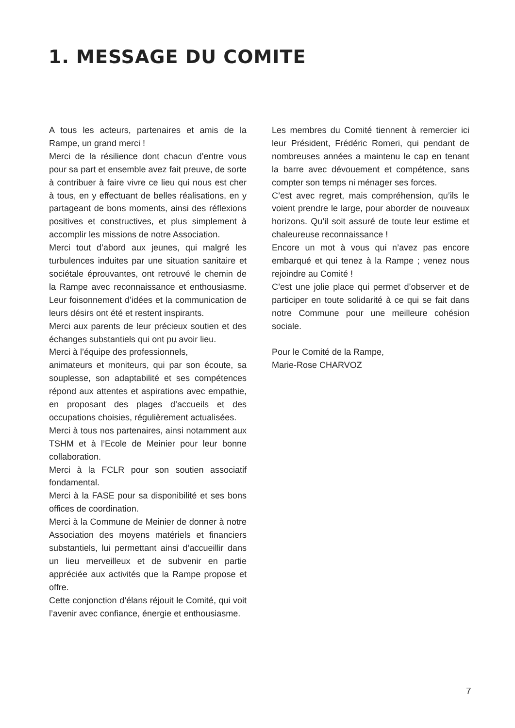1. MESSAGE DU COMITE
A tous les acteurs, partenaires et amis de la Rampe, un grand merci !
Merci de la résilience dont chacun d’entre vous pour sa part et ensemble avez fait preuve, de sorte à contribuer à faire vivre ce lieu qui nous est cher à tous, en y effectuant de belles réalisations, en y partageant de bons moments, ainsi des réflexions positives et constructives, et plus simplement à accomplir les missions de notre Association.
Merci tout d’abord aux jeunes, qui malgré les turbulences induites par une situation sanitaire et sociétale éprouvantes, ont retrouvé le chemin de la Rampe avec reconnaissance et enthousiasme. Leur foisonnement d’idées et la communication de leurs désirs ont été et restent inspirants.
Merci aux parents de leur précieux soutien et des échanges substantiels qui ont pu avoir lieu.
Merci à l’équipe des professionnels,
animateurs et moniteurs, qui par son écoute, sa souplesse, son adaptabilité et ses compétences répond aux attentes et aspirations avec empathie, en proposant des plages d’accueils et des occupations choisies, régulièrement actualisées.
Merci à tous nos partenaires, ainsi notamment aux TSHM et à l’Ecole de Meinier pour leur bonne collaboration.
Merci à la FCLR pour son soutien associatif fondamental.
Merci à la FASE pour sa disponibilité et ses bons offices de coordination.
Merci à la Commune de Meinier de donner à notre Association des moyens matériels et financiers substantiels, lui permettant ainsi d’accueillir dans un lieu merveilleux et de subvenir en partie appréciée aux activités que la Rampe propose et offre.
Cette conjonction d’élans réjouit le Comité, qui voit l’avenir avec confiance, énergie et enthousiasme.
Les membres du Comité tiennent à remercier ici leur Président, Frédéric Romeri, qui pendant de nombreuses années a maintenu le cap en tenant la barre avec dévouement et compétence, sans compter son temps ni ménager ses forces.
C’est avec regret, mais compréhension, qu’ils le voient prendre le large, pour aborder de nouveaux horizons. Qu’il soit assuré de toute leur estime et chaleureuse reconnaissance !
Encore un mot à vous qui n’avez pas encore embarqué et qui tenez à la Rampe ; venez nous rejoindre au Comité !
C’est une jolie place qui permet d’observer et de participer en toute solidarité à ce qui se fait dans notre Commune pour une meilleure cohésion sociale.
Pour le Comité de la Rampe,
Marie-Rose CHARVOZ
7